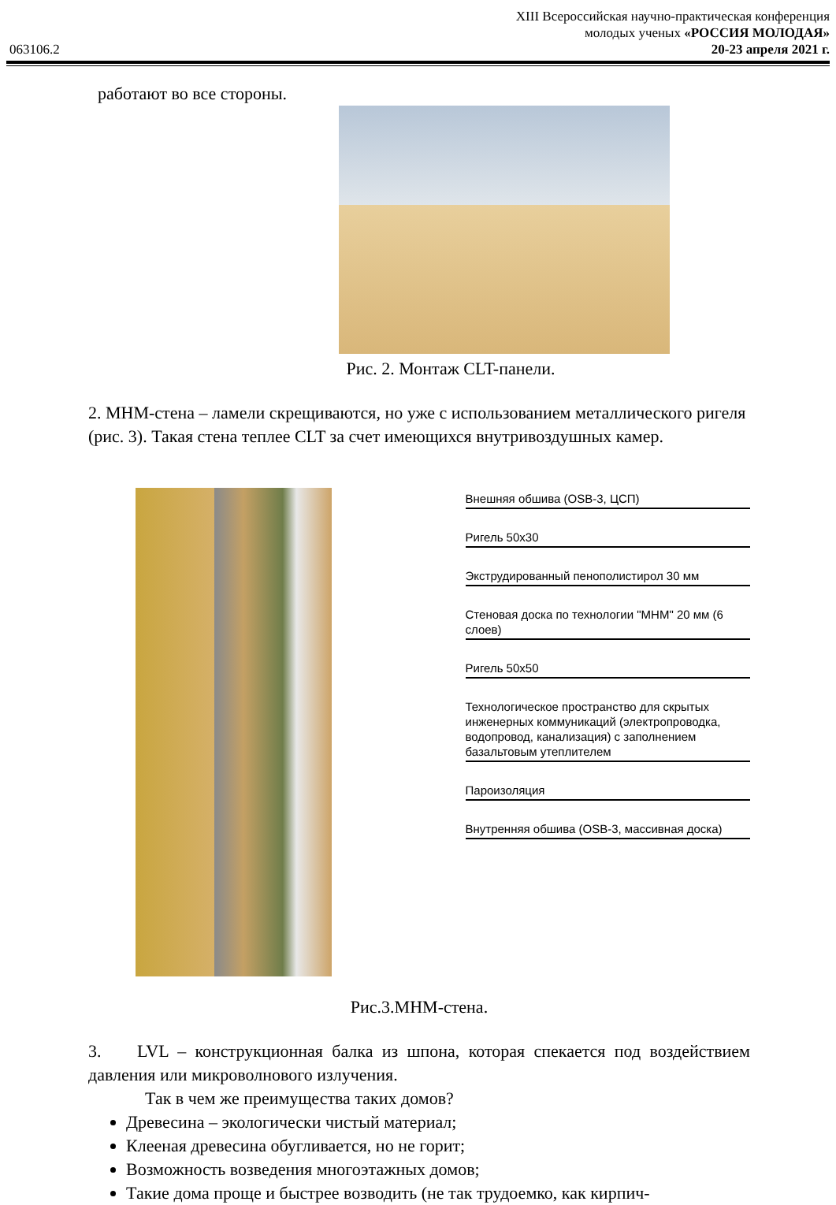XIII Всероссийская научно-практическая конференция
молодых ученых «РОССИЯ МОЛОДАЯ»
063106.2 20-23 апреля 2021 г.
работают во все стороны.
Рис. 2. Монтаж CLT-панели.
2. MHM-стена – ламели скрещиваются, но уже с использованием металлического ригеля (рис. 3). Такая стена теплее CLT за счет имеющихся внутривоздушных камер.
Внешняя обшива (OSB-3, ЦСП)
Ригель 50х30
Экструдированный пенополистирол 30 мм
Стеновая доска по технологии "MHM" 20 мм (6 слоев)
Ригель 50х50
Технологическое пространство для скрытых инженерных коммуникаций (электропроводка, водопровод, канализация) с заполнением базальтовым утеплителем
Пароизоляция
Внутренняя обшива (OSB-3, массивная доска)
Рис.3.MHM-стена.
3. LVL – конструкционная балка из шпона, которая спекается под воздействием давления или микроволнового излучения.
Так в чем же преимущества таких домов?
Древесина – экологически чистый материал;
Клееная древесина обугливается, но не горит;
Возможность возведения многоэтажных домов;
Такие дома проще и быстрее возводить (не так трудоемко, как кирпич-